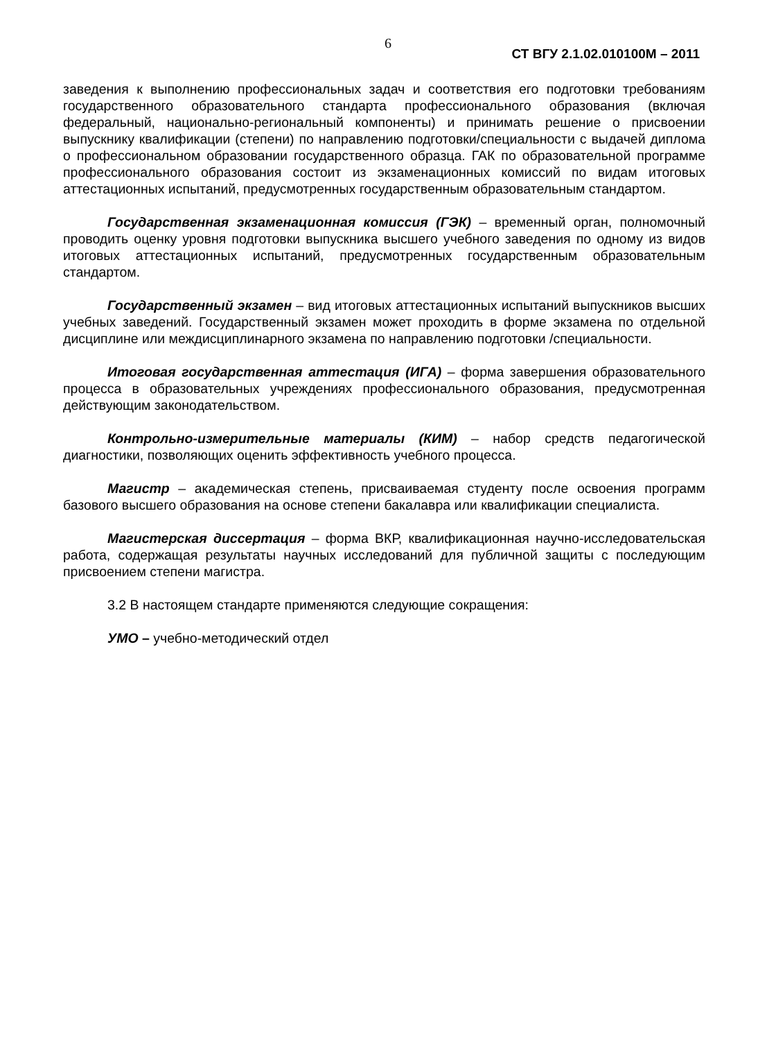6
СТ ВГУ 2.1.02.010100М – 2011
заведения к выполнению профессиональных задач и соответствия его подготовки требованиям государственного образовательного стандарта профессионального образования (включая федеральный, национально-региональный компоненты) и принимать решение о присвоении выпускнику квалификации (степени) по направлению подготовки/специальности с выдачей диплома о профессиональном образовании государственного образца. ГАК по образовательной программе профессионального образования состоит из экзаменационных комиссий по видам итоговых аттестационных испытаний, предусмотренных государственным образовательным стандартом.
Государственная экзаменационная комиссия (ГЭК) – временный орган, полномочный проводить оценку уровня подготовки выпускника высшего учебного заведения по одному из видов итоговых аттестационных испытаний, предусмотренных государственным образовательным стандартом.
Государственный экзамен – вид итоговых аттестационных испытаний выпускников высших учебных заведений. Государственный экзамен может проходить в форме экзамена по отдельной дисциплине или междисциплинарного экзамена по направлению подготовки /специальности.
Итоговая государственная аттестация (ИГА) – форма завершения образовательного процесса в образовательных учреждениях профессионального образования, предусмотренная действующим законодательством.
Контрольно-измерительные материалы (КИМ) – набор средств педагогической диагностики, позволяющих оценить эффективность учебного процесса.
Магистр – академическая степень, присваиваемая студенту после освоения программ базового высшего образования на основе степени бакалавра или квалификации специалиста.
Магистерская диссертация – форма ВКР, квалификационная научно-исследовательская работа, содержащая результаты научных исследований для публичной защиты с последующим присвоением степени магистра.
3.2 В настоящем стандарте применяются следующие сокращения:
УМО – учебно-методический отдел